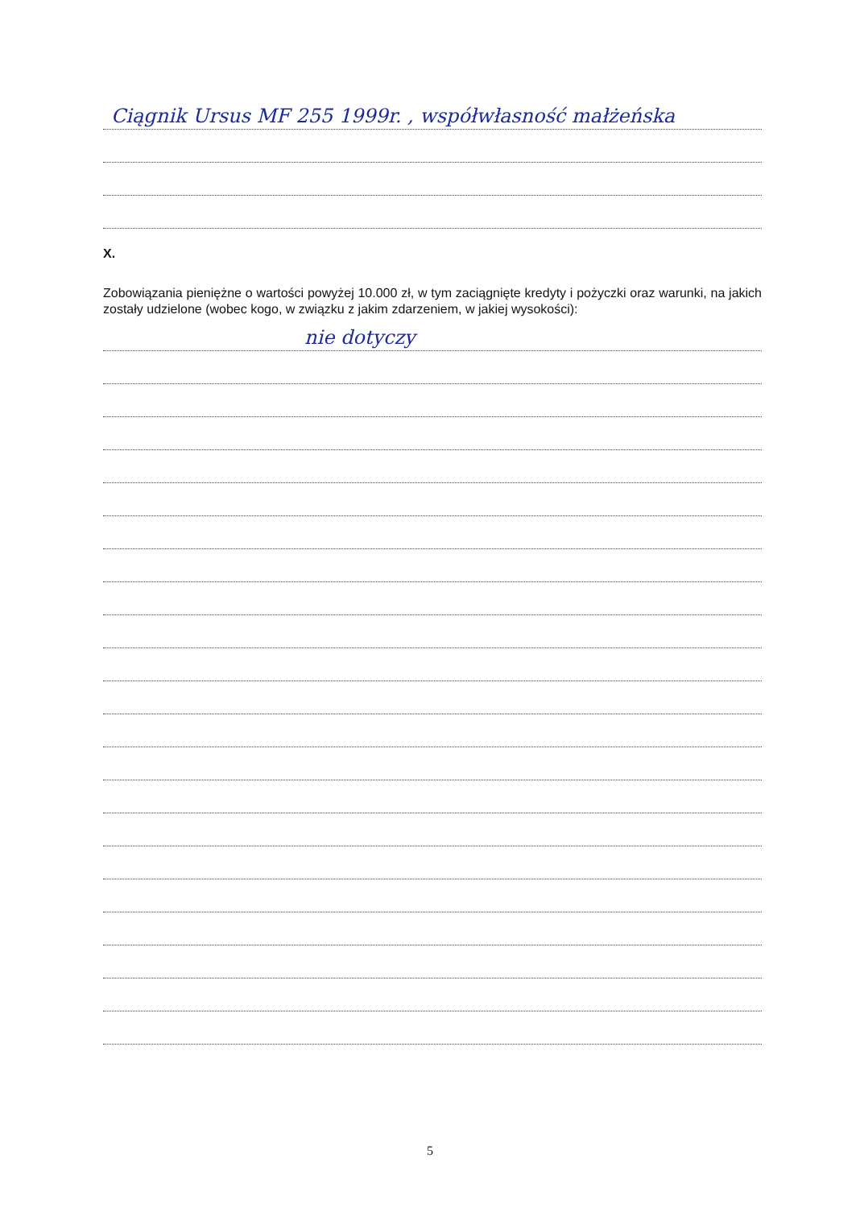Ciągnik Ursus MF 255 1999r. , współwłasność małżeńska
X.
Zobowiązania pieniężne o wartości powyżej 10.000 zł, w tym zaciągnięte kredyty i pożyczki oraz warunki, na jakich zostały udzielone (wobec kogo, w związku z jakim zdarzeniem, w jakiej wysokości):
nie dotyczy
5